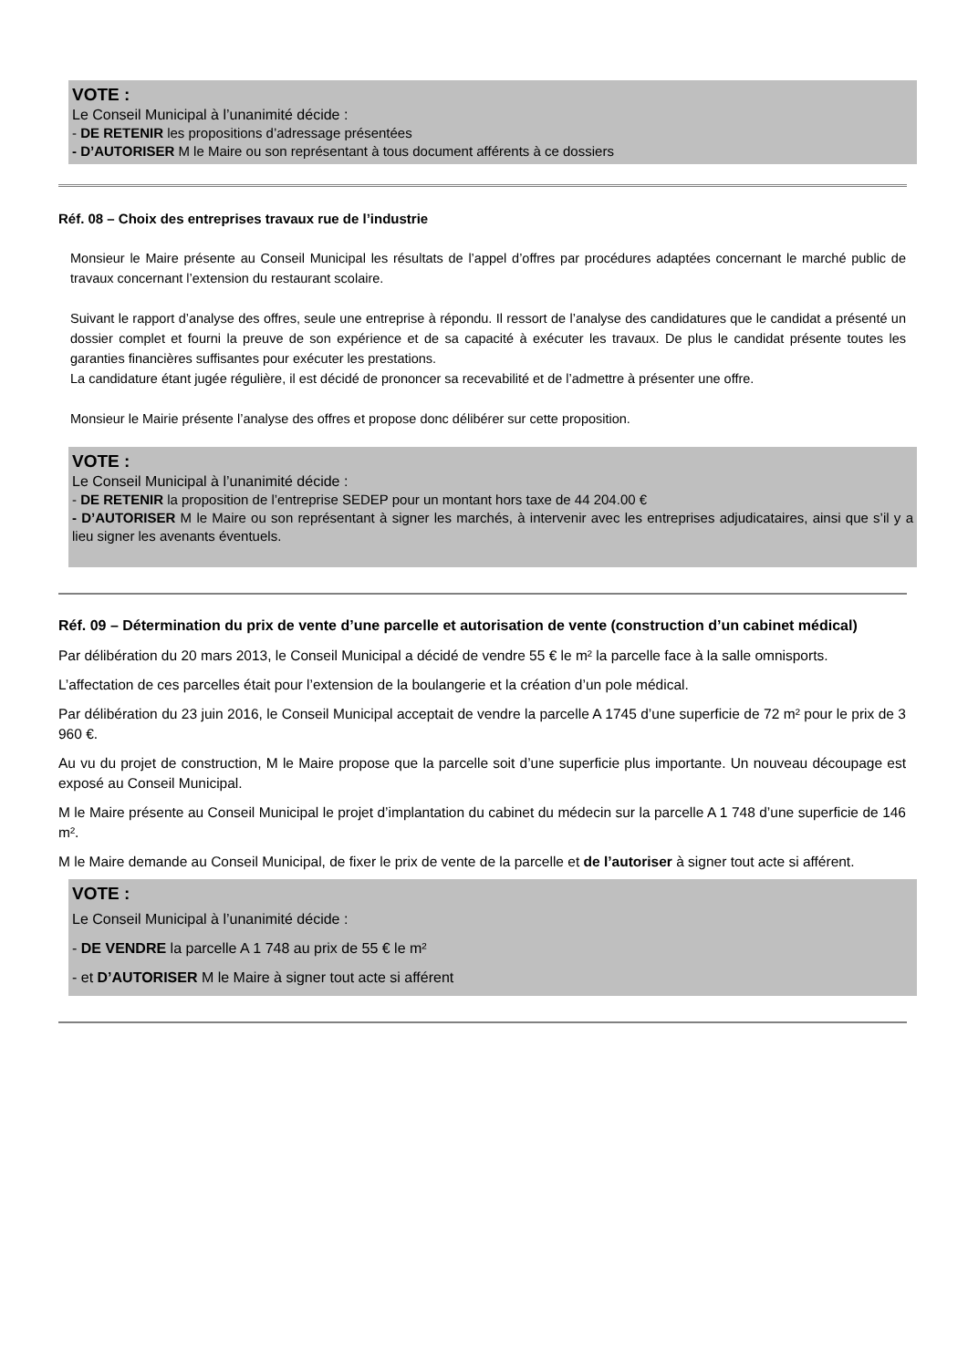VOTE :
Le Conseil Municipal à l’unanimité décide :
- DE RETENIR les propositions d’adressage présentées
- D’AUTORISER M le Maire ou son représentant à tous document afférents à ce dossiers
Réf. 08 – Choix des entreprises travaux rue de l’industrie
Monsieur le Maire présente au Conseil Municipal les résultats de l’appel d’offres par procédures adaptées concernant le marché public de travaux concernant l’extension du restaurant scolaire.
Suivant le rapport d’analyse des offres, seule une entreprise à répondu. Il ressort de l’analyse des candidatures que le candidat a présenté un dossier complet et fourni la preuve de son expérience et de sa capacité à exécuter les travaux. De plus le candidat présente toutes les garanties financières suffisantes pour exécuter les prestations.
La candidature étant jugée régulière, il est décidé de prononcer sa recevabilité et de l’admettre à présenter une offre.
Monsieur le Mairie présente l’analyse des offres et propose donc délibérer sur cette proposition.
VOTE :
Le Conseil Municipal à l’unanimité décide :
- DE RETENIR la proposition de l’entreprise SEDEP pour un montant hors taxe de 44 204.00 €
- D’AUTORISER M le Maire ou son représentant à signer les marchés, à intervenir avec les entreprises adjudicataires, ainsi que s’il y a lieu signer les avenants éventuels.
Réf. 09 – Détermination du prix de vente d’une parcelle et autorisation de vente (construction d’un cabinet médical)
Par délibération du 20 mars 2013, le Conseil Municipal a décidé de vendre 55 € le m² la parcelle face à la salle omnisports.
L’affectation de ces parcelles était pour l’extension de la boulangerie et la création d’un pole médical.
Par délibération du 23 juin 2016, le Conseil Municipal acceptait de vendre la parcelle A 1745 d’une superficie de 72 m² pour le prix de 3 960 €.
Au vu du projet de construction, M le Maire propose que la parcelle soit d’une superficie plus importante. Un nouveau découpage est exposé au Conseil Municipal.
M le Maire présente au Conseil Municipal le projet d’implantation du cabinet du médecin sur la parcelle A 1 748 d’une superficie de 146 m².
M le Maire demande au Conseil Municipal, de fixer le prix de vente de la parcelle et de l’autoriser à signer tout acte si afférent.
VOTE :
Le Conseil Municipal à l’unanimité décide :
- DE VENDRE la parcelle A 1 748 au prix de 55 € le m²
- et D’AUTORISER M le Maire à signer tout acte si afférent